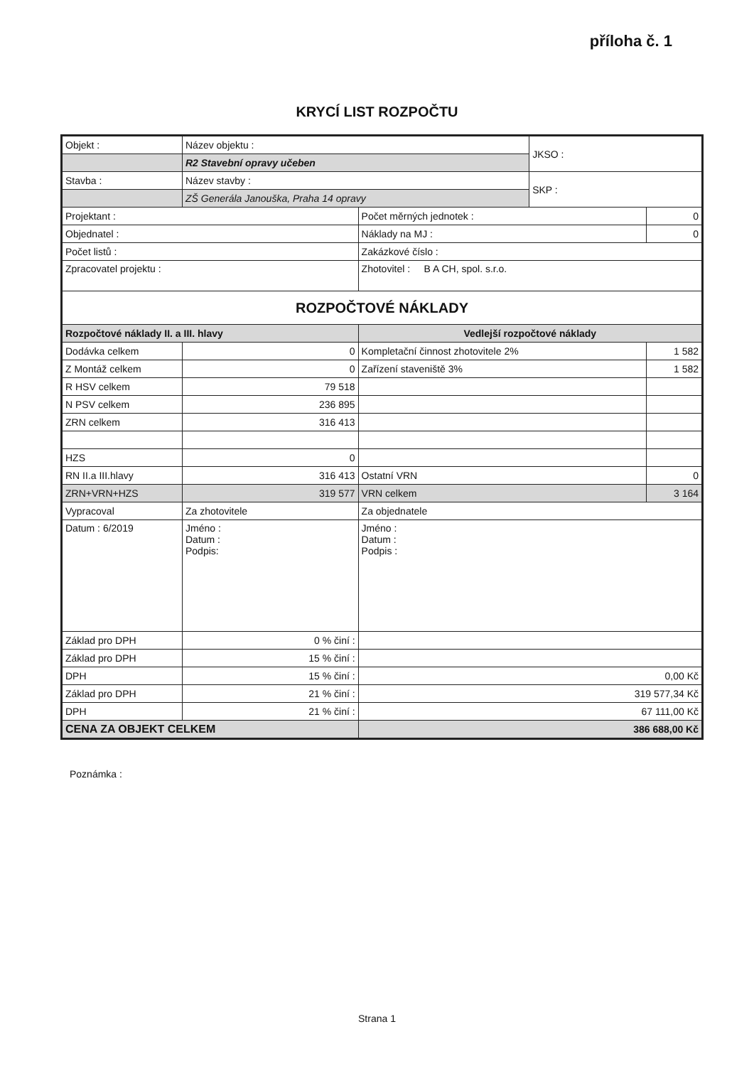příloha č. 1
KRYCÍ LIST ROZPOČTU
| Objekt : | Název objektu : | | | JKSO : | |
| | R2 Stavební opravy učeben | | | | |
| Stavba : | Název stavby : | | | SKP : | |
| | ZŠ Generála Janouška, Praha 14 opravy | | | | |
| Projektant : | | | Počet měrných jednotek : | | 0 |
| Objednatel : | | | Náklady na MJ : | | 0 |
| Počet listů : | | | Zakázkové číslo : | | |
| Zpracovatel projektu : | | | Zhotovitel : B A CH, spol. s.r.o. | | |
| ROZPOČTOVÉ NÁKLADY | | | | | |
| Rozpočtové náklady II. a III. hlavy | | Vedlejší rozpočtové náklady | | | |
| Dodávka celkem | 0 | Kompletační činnost zhotovitele 2% | | | 1 582 |
| Z Montáž celkem | 0 | Zařízení staveniště 3% | | | 1 582 |
| R HSV celkem | 79 518 | | | | |
| N PSV celkem | 236 895 | | | | |
| ZRN celkem | 316 413 | | | | |
| HZS | 0 | | | | |
| RN II.a III.hlavy | 316 413 | Ostatní VRN | | | 0 |
| ZRN+VRN+HZS | 319 577 | VRN celkem | | | 3 164 |
| Vypracoval | Za zhotovitele | | Za objednatele | | |
| Datum : 6/2019 | Jméno : Datum : Podpis: | | Jméno : Datum : Podpis : | | |
| Základ pro DPH | 0 % činí : | | | | |
| Základ pro DPH | 15 % činí : | | | | |
| DPH | 15 % činí : | | 0,00 Kč | | |
| Základ pro DPH | 21 % činí : | | 319 577,34 Kč | | |
| DPH | 21 % činí : | | 67 111,00 Kč | | |
| CENA ZA OBJEKT CELKEM | | | 386 688,00 Kč | | |
Poznámka :
Strana 1